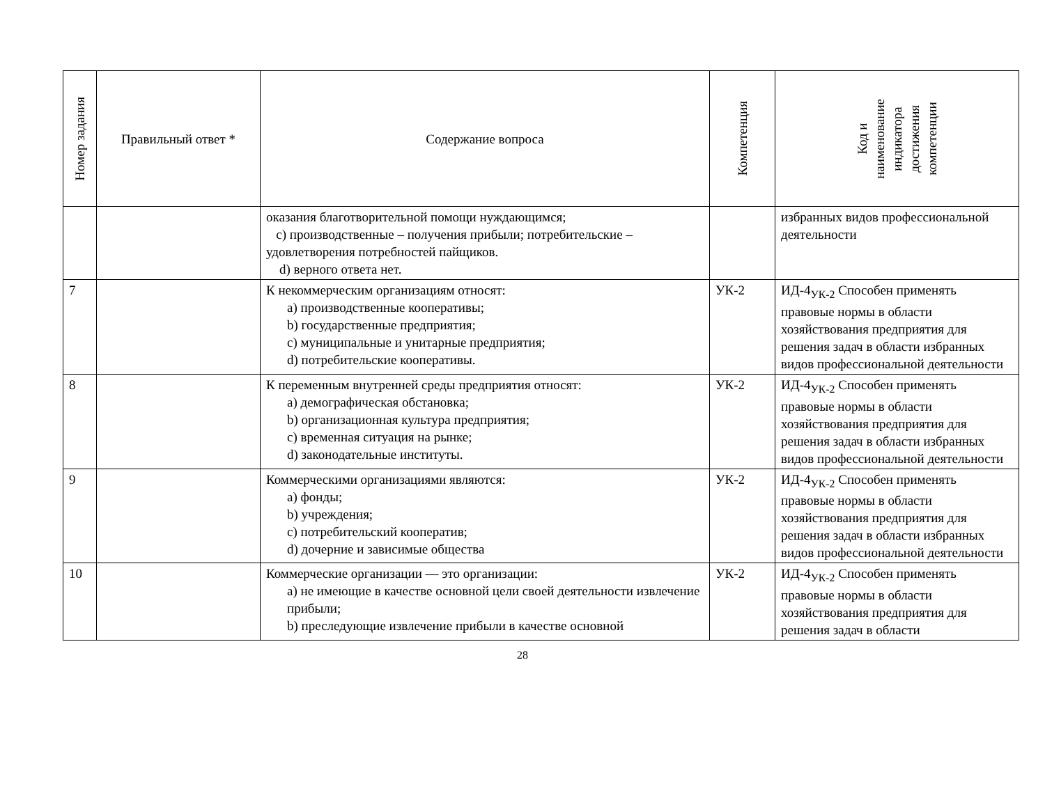| Номер задания | Правильный ответ * | Содержание вопроса | Компетенция | Код и наименование индикатора достижения компетенции |
| --- | --- | --- | --- | --- |
| | | оказания благотворительной помощи нуждающимся; c) производственные – получения прибыли; потребительские – удовлетворения потребностей пайщиков. d) верного ответа нет. | | избранных видов профессиональной деятельности |
| 7 | | К некоммерческим организациям относят: a) производственные кооперативы; b) государственные предприятия; c) муниципальные и унитарные предприятия; d) потребительские кооперативы. | УК-2 | ИД-4<sub>УК-2</sub> Способен применять правовые нормы в области хозяйствования предприятия для решения задач в области избранных видов профессиональной деятельности |
| 8 | | К переменным внутренней среды предприятия относят: a) демографическая обстановка; b) организационная культура предприятия; c) временная ситуация на рынке; d) законодательные институты. | УК-2 | ИД-4<sub>УК-2</sub> Способен применять правовые нормы в области хозяйствования предприятия для решения задач в области избранных видов профессиональной деятельности |
| 9 | | Коммерческими организациями являются: a) фонды; b) учреждения; c) потребительский кооператив; d) дочерние и зависимые общества | УК-2 | ИД-4<sub>УК-2</sub> Способен применять правовые нормы в области хозяйствования предприятия для решения задач в области избранных видов профессиональной деятельности |
| 10 | | Коммерческие организации — это организации: a) не имеющие в качестве основной цели своей деятельности извлечение прибыли; b) преследующие извлечение прибыли в качестве основной | УК-2 | ИД-4<sub>УК-2</sub> Способен применять правовые нормы в области хозяйствования предприятия для решения задач в области |
28